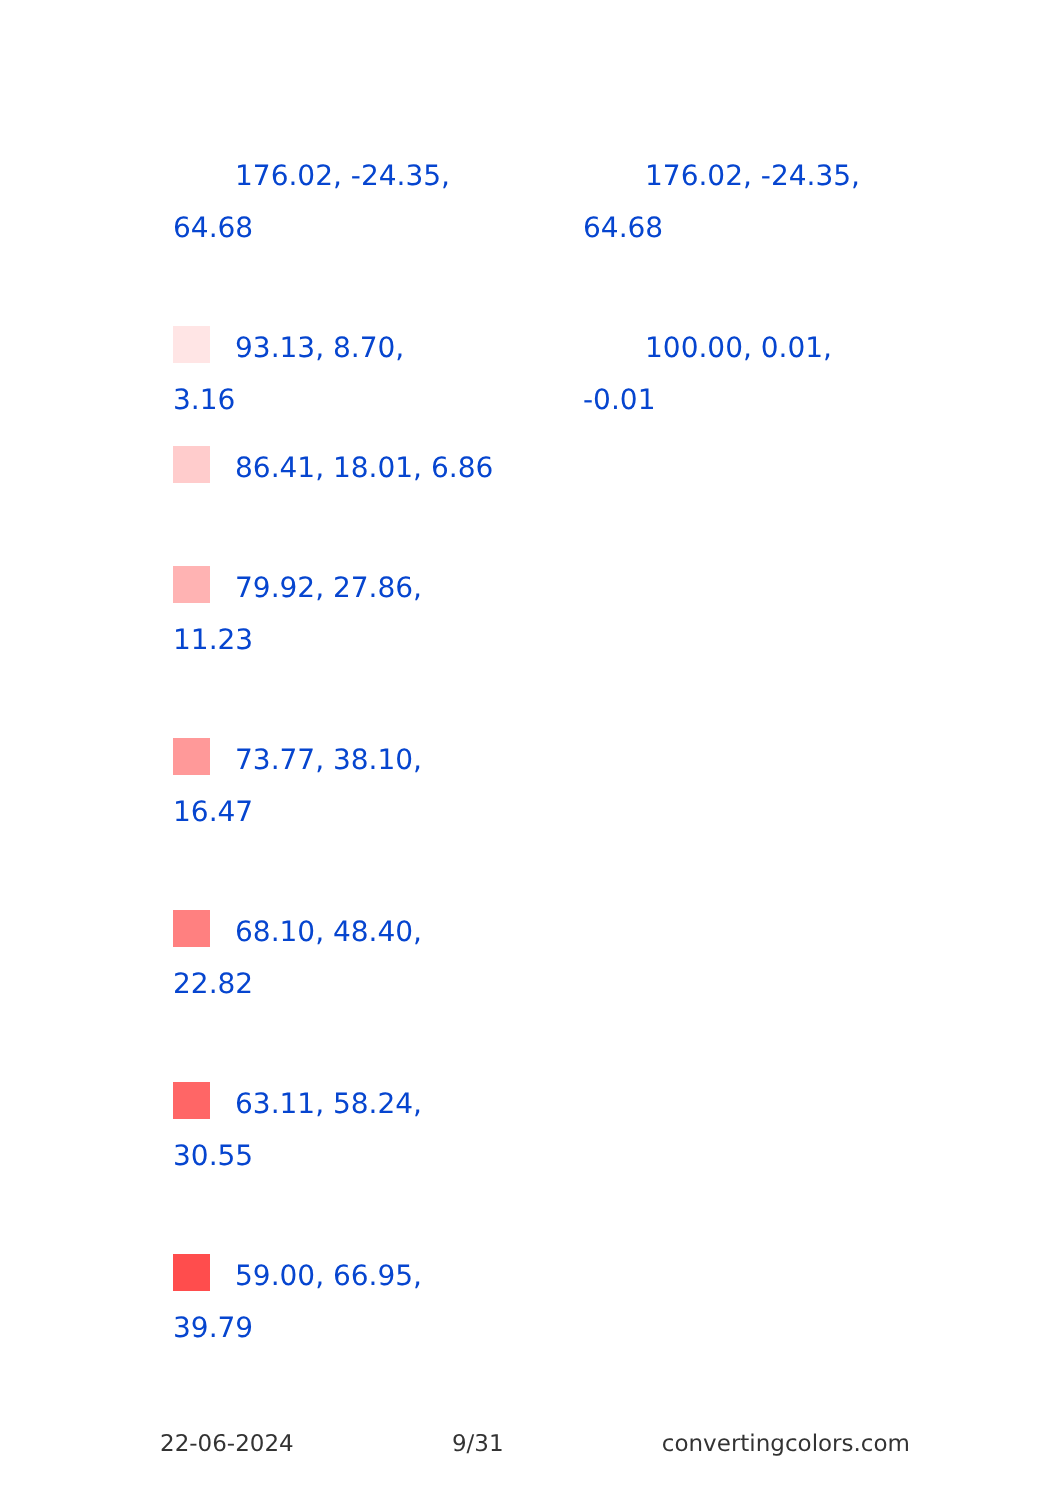176.02, -24.35, 64.68
93.13, 8.70, 3.16
86.41, 18.01, 6.86
79.92, 27.86, 11.23
73.77, 38.10, 16.47
68.10, 48.40, 22.82
63.11, 58.24, 30.55
59.00, 66.95, 39.79
176.02, -24.35, 64.68
100.00, 0.01, -0.01
22-06-2024 9/31 convertingcolors.com